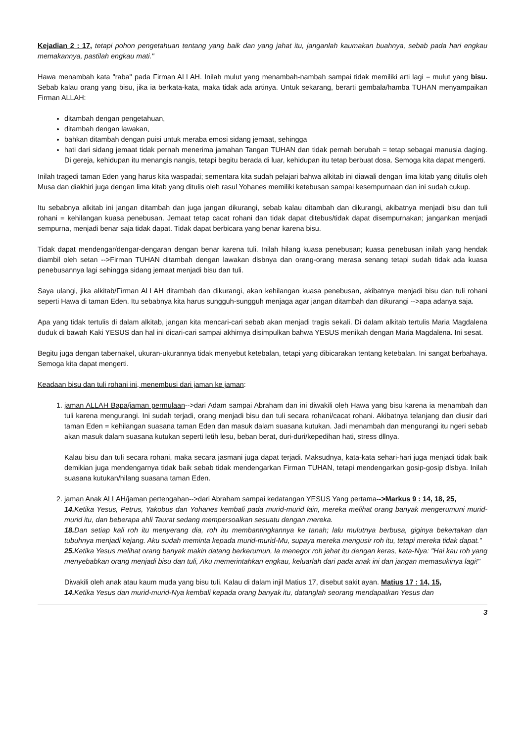Kejadian 2 : 17, tetapi pohon pengetahuan tentang yang baik dan yang jahat itu, janganlah kaumakan buahnya, sebab pada hari engkau memakannya, pastilah engkau mati."
Hawa menambah kata "raba" pada Firman ALLAH. Inilah mulut yang menambah-nambah sampai tidak memiliki arti lagi = mulut yang bisu. Sebab kalau orang yang bisu, jika ia berkata-kata, maka tidak ada artinya. Untuk sekarang, berarti gembala/hamba TUHAN menyampaikan Firman ALLAH:
ditambah dengan pengetahuan,
ditambah dengan lawakan,
bahkan ditambah dengan puisi untuk meraba emosi sidang jemaat, sehingga
hati dari sidang jemaat tidak pernah menerima jamahan Tangan TUHAN dan tidak pernah berubah = tetap sebagai manusia daging. Di gereja, kehidupan itu menangis nangis, tetapi begitu berada di luar, kehidupan itu tetap berbuat dosa. Semoga kita dapat mengerti.
Inilah tragedi taman Eden yang harus kita waspadai; sementara kita sudah pelajari bahwa alkitab ini diawali dengan lima kitab yang ditulis oleh Musa dan diakhiri juga dengan lima kitab yang ditulis oleh rasul Yohanes memiliki ketebusan sampai kesempurnaan dan ini sudah cukup.
Itu sebabnya alkitab ini jangan ditambah dan juga jangan dikurangi, sebab kalau ditambah dan dikurangi, akibatnya menjadi bisu dan tuli rohani = kehilangan kuasa penebusan. Jemaat tetap cacat rohani dan tidak dapat ditebus/tidak dapat disempurnakan; jangankan menjadi sempurna, menjadi benar saja tidak dapat. Tidak dapat berbicara yang benar karena bisu.
Tidak dapat mendengar/dengar-dengaran dengan benar karena tuli. Inilah hilang kuasa penebusan; kuasa penebusan inilah yang hendak diambil oleh setan -->Firman TUHAN ditambah dengan lawakan dlsbnya dan orang-orang merasa senang tetapi sudah tidak ada kuasa penebusannya lagi sehingga sidang jemaat menjadi bisu dan tuli.
Saya ulangi, jika alkitab/Firman ALLAH ditambah dan dikurangi, akan kehilangan kuasa penebusan, akibatnya menjadi bisu dan tuli rohani seperti Hawa di taman Eden. Itu sebabnya kita harus sungguh-sungguh menjaga agar jangan ditambah dan dikurangi -->apa adanya saja.
Apa yang tidak tertulis di dalam alkitab, jangan kita mencari-cari sebab akan menjadi tragis sekali. Di dalam alkitab tertulis Maria Magdalena duduk di bawah Kaki YESUS dan hal ini dicari-cari sampai akhirnya disimpulkan bahwa YESUS menikah dengan Maria Magdalena. Ini sesat.
Begitu juga dengan tabernakel, ukuran-ukurannya tidak menyebut ketebalan, tetapi yang dibicarakan tentang ketebalan. Ini sangat berbahaya. Semoga kita dapat mengerti.
Keadaan bisu dan tuli rohani ini, menembusi dari jaman ke jaman:
1. jaman ALLAH Bapa/jaman permulaan-->dari Adam sampai Abraham dan ini diwakili oleh Hawa yang bisu karena ia menambah dan tuli karena mengurangi. Ini sudah terjadi, orang menjadi bisu dan tuli secara rohani/cacat rohani. Akibatnya telanjang dan diusir dari taman Eden = kehilangan suasana taman Eden dan masuk dalam suasana kutukan. Jadi menambah dan mengurangi itu ngeri sebab akan masuk dalam suasana kutukan seperti letih lesu, beban berat, duri-duri/kepedihan hati, stress dllnya.
Kalau bisu dan tuli secara rohani, maka secara jasmani juga dapat terjadi. Maksudnya, kata-kata sehari-hari juga menjadi tidak baik demikian juga mendengarnya tidak baik sebab tidak mendengarkan Firman TUHAN, tetapi mendengarkan gosip-gosip dlsbya. Inilah suasana kutukan/hilang suasana taman Eden.
2. jaman Anak ALLAH/jaman pertengahan-->dari Abraham sampai kedatangan YESUS Yang pertama-->Markus 9 : 14, 18, 25,
14. Ketika Yesus, Petrus, Yakobus dan Yohanes kembali pada murid-murid lain, mereka melihat orang banyak mengerumuni murid-murid itu, dan beberapa ahli Taurat sedang mempersoalkan sesuatu dengan mereka.
18. Dan setiap kali roh itu menyerang dia, roh itu membantingkannya ke tanah; lalu mulutnya berbusa, giginya bekertakan dan tubuhnya menjadi kejang. Aku sudah meminta kepada murid-murid-Mu, supaya mereka mengusir roh itu, tetapi mereka tidak dapat."
25. Ketika Yesus melihat orang banyak makin datang berkerumun, Ia menegor roh jahat itu dengan keras, kata-Nya: "Hai kau roh yang menyebabkan orang menjadi bisu dan tuli, Aku memerintahkan engkau, keluarlah dari pada anak ini dan jangan memasukinya lagi!"
Diwakili oleh anak atau kaum muda yang bisu tuli. Kalau di dalam injil Matius 17, disebut sakit ayan. Matius 17 : 14, 15,
14. Ketika Yesus dan murid-murid-Nya kembali kepada orang banyak itu, datanglah seorang mendapatkan Yesus dan
3